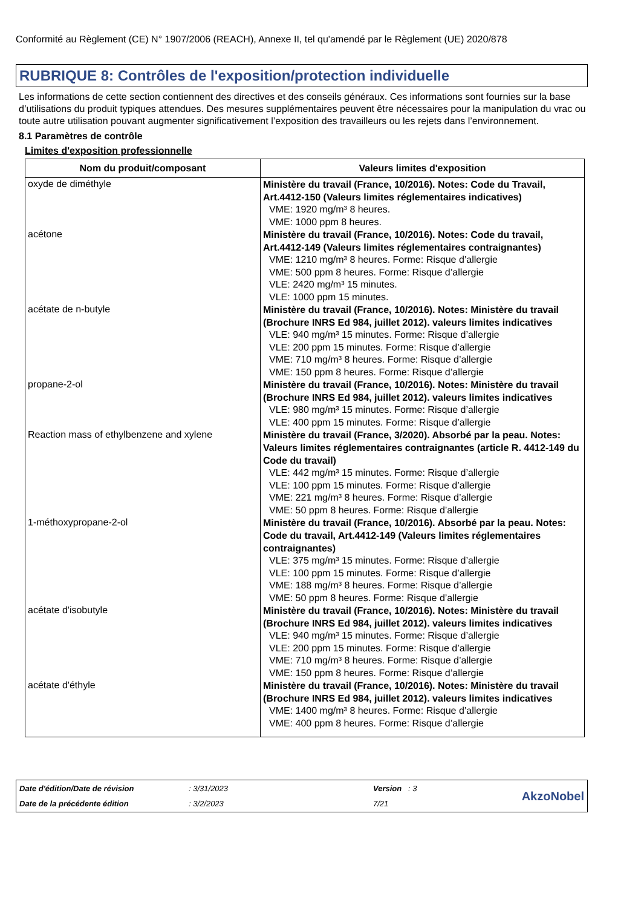Conformité au Règlement (CE) N° 1907/2006 (REACH), Annexe II, tel qu'amendé par le Règlement (UE) 2020/878
RUBRIQUE 8: Contrôles de l'exposition/protection individuelle
Les informations de cette section contiennent des directives et des conseils généraux. Ces informations sont fournies sur la base d’utilisations du produit typiques attendues. Des mesures supplémentaires peuvent être nécessaires pour la manipulation du vrac ou toute autre utilisation pouvant augmenter significativement l’exposition des travailleurs ou les rejets dans l’environnement.
8.1 Paramètres de contrôle
Limites d'exposition professionnelle
| Nom du produit/composant | Valeurs limites d'exposition |
| --- | --- |
| oxyde de diméthyle | Ministère du travail (France, 10/2016). Notes: Code du Travail, Art.4412-150 (Valeurs limites réglementaires indicatives) VME: 1920 mg/m³ 8 heures. VME: 1000 ppm 8 heures. |
| acétone | Ministère du travail (France, 10/2016). Notes: Code du travail, Art.4412-149 (Valeurs limites réglementaires contraignantes) VME: 1210 mg/m³ 8 heures. Forme: Risque d’allergie VME: 500 ppm 8 heures. Forme: Risque d’allergie VLE: 2420 mg/m³ 15 minutes. VLE: 1000 ppm 15 minutes. |
| acétate de n-butyle | Ministère du travail (France, 10/2016). Notes: Ministère du travail (Brochure INRS Ed 984, juillet 2012). valeurs limites indicatives VLE: 940 mg/m³ 15 minutes. Forme: Risque d’allergie VLE: 200 ppm 15 minutes. Forme: Risque d’allergie VME: 710 mg/m³ 8 heures. Forme: Risque d’allergie VME: 150 ppm 8 heures. Forme: Risque d’allergie |
| propane-2-ol | Ministère du travail (France, 10/2016). Notes: Ministère du travail (Brochure INRS Ed 984, juillet 2012). valeurs limites indicatives VLE: 980 mg/m³ 15 minutes. Forme: Risque d’allergie VLE: 400 ppm 15 minutes. Forme: Risque d’allergie |
| Reaction mass of ethylbenzene and xylene | Ministère du travail (France, 3/2020). Absorbé par la peau. Notes: Valeurs limites réglementaires contraignantes (article R. 4412-149 du Code du travail) VLE: 442 mg/m³ 15 minutes. Forme: Risque d’allergie VLE: 100 ppm 15 minutes. Forme: Risque d’allergie VME: 221 mg/m³ 8 heures. Forme: Risque d’allergie VME: 50 ppm 8 heures. Forme: Risque d’allergie |
| 1-méthoxypropane-2-ol | Ministère du travail (France, 10/2016). Absorbé par la peau. Notes: Code du travail, Art.4412-149 (Valeurs limites réglementaires contraignantes) VLE: 375 mg/m³ 15 minutes. Forme: Risque d’allergie VLE: 100 ppm 15 minutes. Forme: Risque d’allergie VME: 188 mg/m³ 8 heures. Forme: Risque d’allergie VME: 50 ppm 8 heures. Forme: Risque d’allergie |
| acétate d'isobutyle | Ministère du travail (France, 10/2016). Notes: Ministère du travail (Brochure INRS Ed 984, juillet 2012). valeurs limites indicatives VLE: 940 mg/m³ 15 minutes. Forme: Risque d’allergie VLE: 200 ppm 15 minutes. Forme: Risque d’allergie VME: 710 mg/m³ 8 heures. Forme: Risque d’allergie VME: 150 ppm 8 heures. Forme: Risque d’allergie |
| acétate d'éthyle | Ministère du travail (France, 10/2016). Notes: Ministère du travail (Brochure INRS Ed 984, juillet 2012). valeurs limites indicatives VME: 1400 mg/m³ 8 heures. Forme: Risque d’allergie VME: 400 ppm 8 heures. Forme: Risque d’allergie |
Date d'édition/Date de révision: 3/31/2023 Version : 3 AkzoNobel Date de la précédente édition: 3/2/2023 7/21